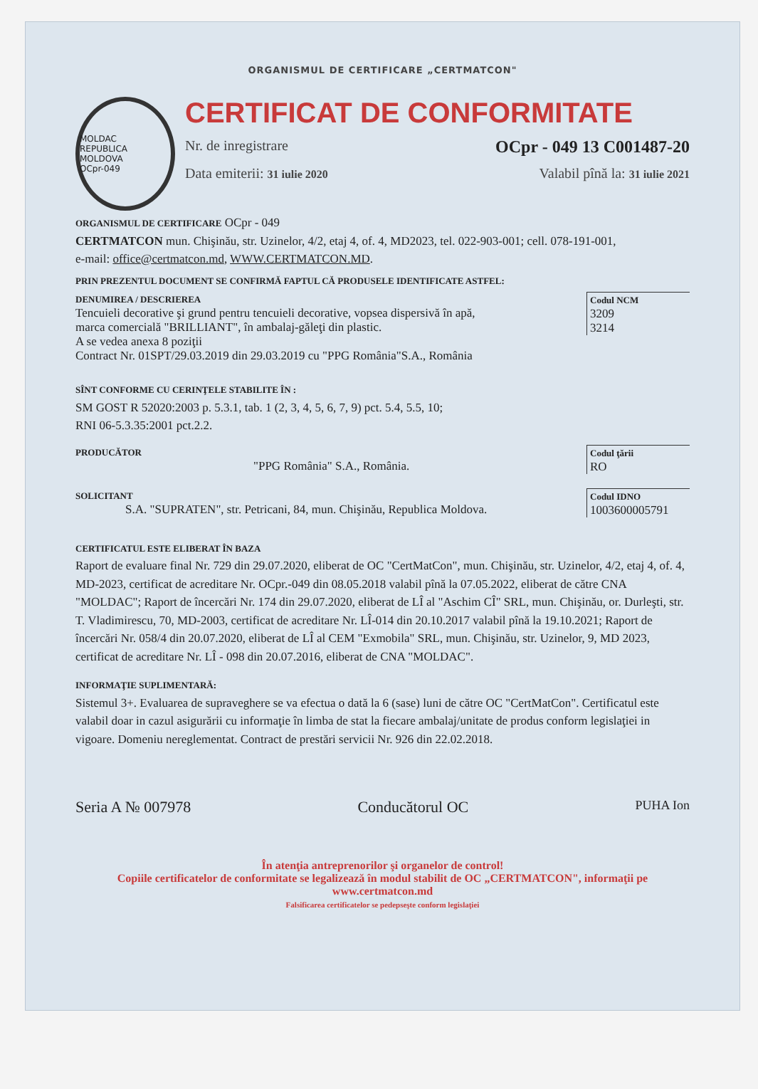ORGANISMUL DE CERTIFICARE „CERTMATCON"
MOLDAC
REPUBLICA MOLDOVA
OCpr-049
CERTIFICAT DE CONFORMITATE
Nr. de inregistrare OCpr - 049 13 C001487-20
Data emiterii: 31 iulie 2020 Valabil pînă la: 31 iulie 2021
ORGANISMUL DE CERTIFICARE OCpr - 049
CERTMATCON mun. Chişinău, str. Uzinelor, 4/2, etaj 4, of. 4, MD2023, tel. 022-903-001; cell. 078-191-001,
e-mail: office@certmatcon.md, WWW.CERTMATCON.MD.
PRIN PREZENTUL DOCUMENT SE CONFIRMĂ FAPTUL CĂ PRODUSELE IDENTIFICATE ASTFEL:
DENUMIREA / DESCRIEREA
Tencuieli decorative şi grund pentru tencuieli decorative, vopsea dispersivă în apă,
marca comercială "BRILLIANT", în ambalaj-găleţi din plastic.
A se vedea anexa 8 poziţii
Contract Nr. 01SPT/29.03.2019 din 29.03.2019 cu "PPG România"S.A., România
Codul NCM
3209
3214
SÎNT CONFORME CU CERINŢELE STABILITE ÎN :
SM GOST R 52020:2003 p. 5.3.1, tab. 1 (2, 3, 4, 5, 6, 7, 9) pct. 5.4, 5.5, 10;
RNI 06-5.3.35:2001 pct.2.2.
PRODUCĂTOR
"PPG România" S.A., România.
Codul ţării
RO
SOLICITANT
S.A. "SUPRATEN", str. Petricani, 84, mun. Chişinău, Republica Moldova.
Codul IDNO
1003600005791
CERTIFICATUL ESTE ELIBERAT ÎN BAZA
Raport de evaluare final Nr. 729 din 29.07.2020, eliberat de OC "CertMatCon", mun. Chişinău, str. Uzinelor, 4/2, etaj 4, of. 4, MD-2023, certificat de acreditare Nr. OCpr.-049 din 08.05.2018 valabil pînă la 07.05.2022, eliberat de către CNA "MOLDAC"; Raport de încercări Nr. 174 din 29.07.2020, eliberat de LÎ al "Aschim CÎ" SRL, mun. Chişinău, or. Durleşti, str. T. Vladimirescu, 70, MD-2003, certificat de acreditare Nr. LÎ-014 din 20.10.2017 valabil pînă la 19.10.2021; Raport de încercări Nr. 058/4 din 20.07.2020, eliberat de LÎ al CEM "Exmobila" SRL, mun. Chişinău, str. Uzinelor, 9, MD 2023, certificat de acreditare Nr. LÎ - 098 din 20.07.2016, eliberat de CNA "MOLDAC".
INFORMAŢIE SUPLIMENTARĂ:
Sistemul 3+. Evaluarea de supraveghere se va efectua o dată la 6 (sase) luni de către OC "CertMatCon". Certificatul este valabil doar in cazul asigurării cu informaţie în limba de stat la fiecare ambalaj/unitate de produs conform legislaţiei in vigoare. Domeniu nereglementat. Contract de prestări servicii Nr. 926 din 22.02.2018.
Seria A № 007978 Conducătorul OC PUHA Ion
În atenţia antreprenorilor şi organelor de control!
Copiile certificatelor de conformitate se legalizează în modul stabilit de OC „CERTMATCON", informaţii pe www.certmatcon.md
Falsificarea certificatelor se pedepseşte conform legislaţiei